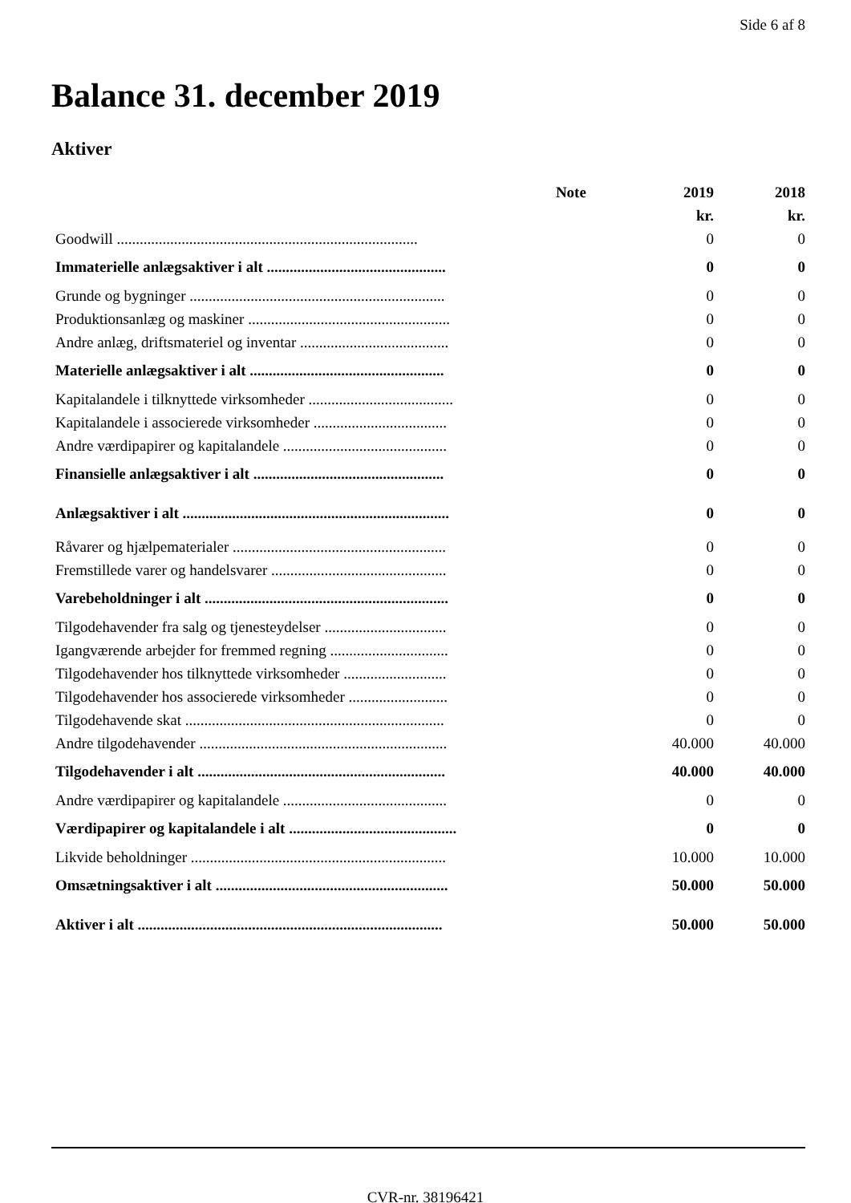Side 6 af 8
Balance 31. december 2019
Aktiver
| | Note | 2019 | 2018 |
| --- | --- | --- | --- |
| | | kr. | kr. |
| Goodwill ............................................................................... | | 0 | 0 |
| Immaterielle anlægsaktiver i alt ............................................... | | 0 | 0 |
| Grunde og bygninger ................................................................... | | 0 | 0 |
| Produktionsanlæg og maskiner ..................................................... | | 0 | 0 |
| Andre anlæg, driftsmateriel og inventar ....................................... | | 0 | 0 |
| Materielle anlægsaktiver i alt ................................................... | | 0 | 0 |
| Kapitalandele i tilknyttede virksomheder ...................................... | | 0 | 0 |
| Kapitalandele i associerede virksomheder ................................... | | 0 | 0 |
| Andre værdipapirer og kapitalandele ........................................... | | 0 | 0 |
| Finansielle anlægsaktiver i alt .................................................. | | 0 | 0 |
| Anlægsaktiver i alt ...................................................................... | | 0 | 0 |
| Råvarer og hjælpematerialer ........................................................ | | 0 | 0 |
| Fremstillede varer og handelsvarer .............................................. | | 0 | 0 |
| Varebeholdninger i alt ................................................................ | | 0 | 0 |
| Tilgodehavender fra salg og tjenesteydelser ................................ | | 0 | 0 |
| Igangværende arbejder for fremmed regning ............................... | | 0 | 0 |
| Tilgodehavender hos tilknyttede virksomheder ........................... | | 0 | 0 |
| Tilgodehavender hos associerede virksomheder .......................... | | 0 | 0 |
| Tilgodehavende skat .................................................................... | | 0 | 0 |
| Andre tilgodehavender ................................................................. | | 40.000 | 40.000 |
| Tilgodehavender i alt ................................................................. | | 40.000 | 40.000 |
| Andre værdipapirer og kapitalandele ........................................... | | 0 | 0 |
| Værdipapirer og kapitalandele i alt ............................................ | | 0 | 0 |
| Likvide beholdninger ................................................................... | | 10.000 | 10.000 |
| Omsætningsaktiver i alt ............................................................. | | 50.000 | 50.000 |
| Aktiver i alt ................................................................................ | | 50.000 | 50.000 |
CVR-nr. 38196421